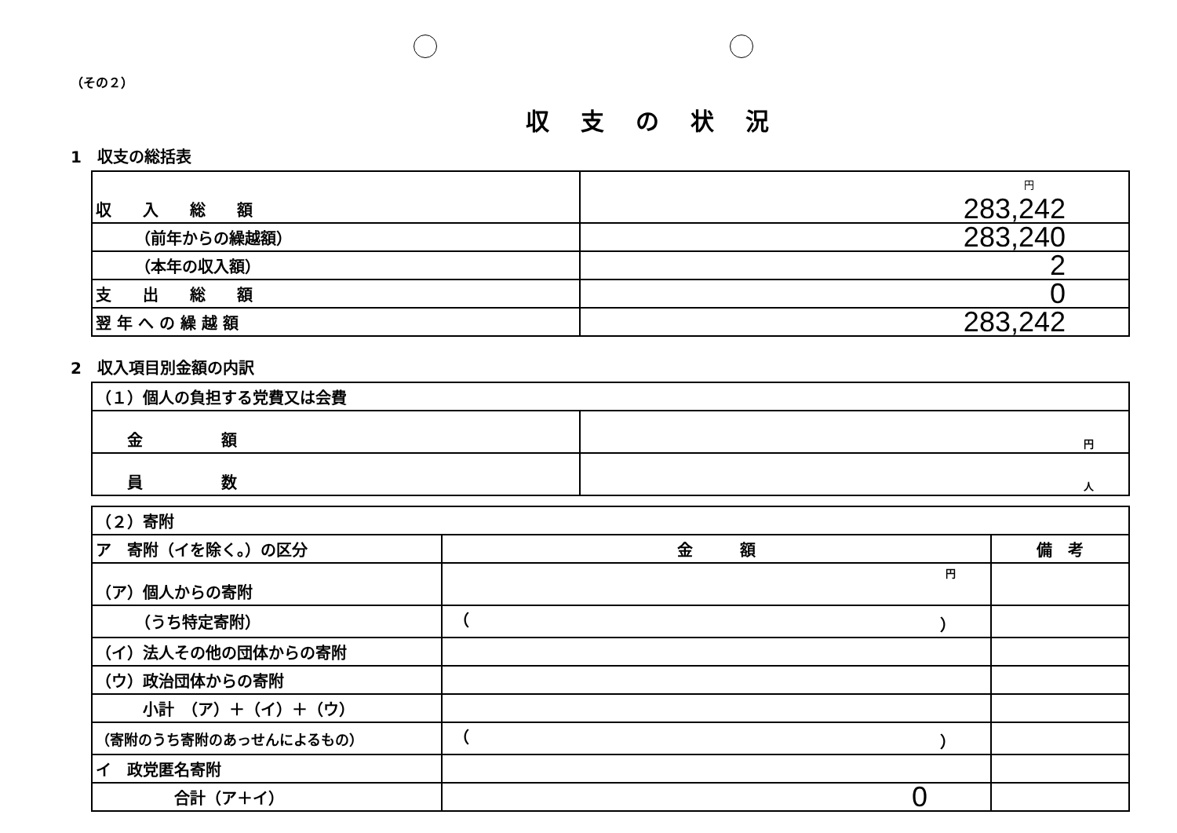（その２）
収支の状況
1　収支の総括表
| 収 入 総 額 | 円 283,242 |
| （前年からの繰越額） | 283,240 |
| （本年の収入額） | 2 |
| 支 出 総 額 | 0 |
| 翌 年 へ の 繰 越 額 | 283,242 |
2　収入項目別金額の内訳
| （１）個人の負担する党費又は会費 | |
| 金 額 | 円 |
| 員 数 | 人 |
| （２）寄附 | | |
| ア 寄附（イを除く。）の区分 | 金 額 | 備 考 |
| （ア）個人からの寄附 | 円 | |
| （うち特定寄附） | （ ） | |
| （イ）法人その他の団体からの寄附 | | |
| （ウ）政治団体からの寄附 | | |
| 小計 （ア）＋（イ）＋（ウ） | | |
| （寄附のうち寄附のあっせんによるもの） | （ ） | |
| イ 政党匿名寄附 | | |
| 合計（ア＋イ） | 0 | |